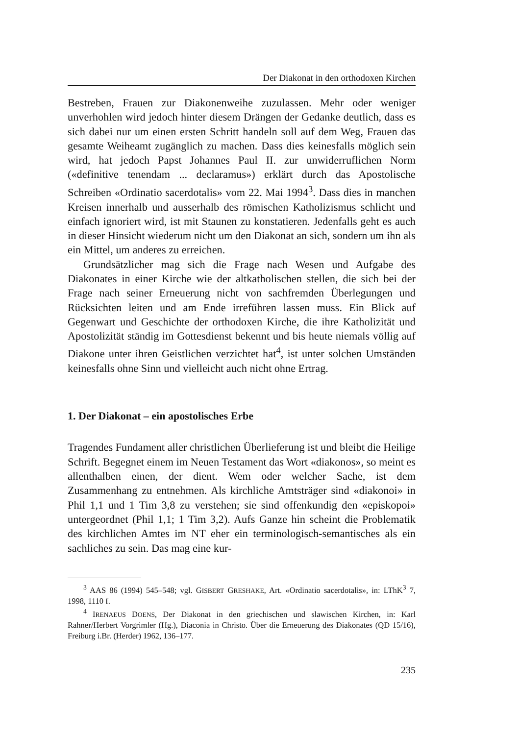Der Diakonat in den orthodoxen Kirchen
Bestreben, Frauen zur Diakonenweihe zuzulassen. Mehr oder weniger unverhohlen wird jedoch hinter diesem Drängen der Gedanke deutlich, dass es sich dabei nur um einen ersten Schritt handeln soll auf dem Weg, Frauen das gesamte Weiheamt zugänglich zu machen. Dass dies keinesfalls möglich sein wird, hat jedoch Papst Johannes Paul II. zur unwiderruflichen Norm («definitive tenendam ... declaramus») erklärt durch das Apostolische Schreiben «Ordinatio sacerdotalis» vom 22. Mai 1994<sup>3</sup>. Dass dies in manchen Kreisen innerhalb und ausserhalb des römischen Katholizismus schlicht und einfach ignoriert wird, ist mit Staunen zu konstatieren. Jedenfalls geht es auch in dieser Hinsicht wiederum nicht um den Diakonat an sich, sondern um ihn als ein Mittel, um anderes zu erreichen.
Grundsätzlicher mag sich die Frage nach Wesen und Aufgabe des Diakonates in einer Kirche wie der altkatholischen stellen, die sich bei der Frage nach seiner Erneuerung nicht von sachfremden Überlegungen und Rücksichten leiten und am Ende irreführen lassen muss. Ein Blick auf Gegenwart und Geschichte der orthodoxen Kirche, die ihre Katholizität und Apostolizität ständig im Gottesdienst bekennt und bis heute niemals völlig auf Diakone unter ihren Geistlichen verzichtet hat<sup>4</sup>, ist unter solchen Umständen keinesfalls ohne Sinn und vielleicht auch nicht ohne Ertrag.
1. Der Diakonat – ein apostolisches Erbe
Tragendes Fundament aller christlichen Überlieferung ist und bleibt die Heilige Schrift. Begegnet einem im Neuen Testament das Wort «diakonos», so meint es allenthalben einen, der dient. Wem oder welcher Sache, ist dem Zusammenhang zu entnehmen. Als kirchliche Amtsträger sind «diakonoi» in Phil 1,1 und 1 Tim 3,8 zu verstehen; sie sind offenkundig den «episkopoi» untergeordnet (Phil 1,1; 1 Tim 3,2). Aufs Ganze hin scheint die Problematik des kirchlichen Amtes im NT eher ein terminologisch-semantisches als ein sachliches zu sein. Das mag eine kur-
<sup>3</sup> AAS 86 (1994) 545–548; vgl. GISBERT GRESHAKE, Art. «Ordinatio sacerdotalis», in: LThK<sup>3</sup> 7, 1998, 1110 f.
<sup>4</sup> IRENAEUS DOENS, Der Diakonat in den griechischen und slawischen Kirchen, in: Karl Rahner/Herbert Vorgrimler (Hg.), Diaconia in Christo. Über die Erneuerung des Diakonates (QD 15/16), Freiburg i.Br. (Herder) 1962, 136–177.
235